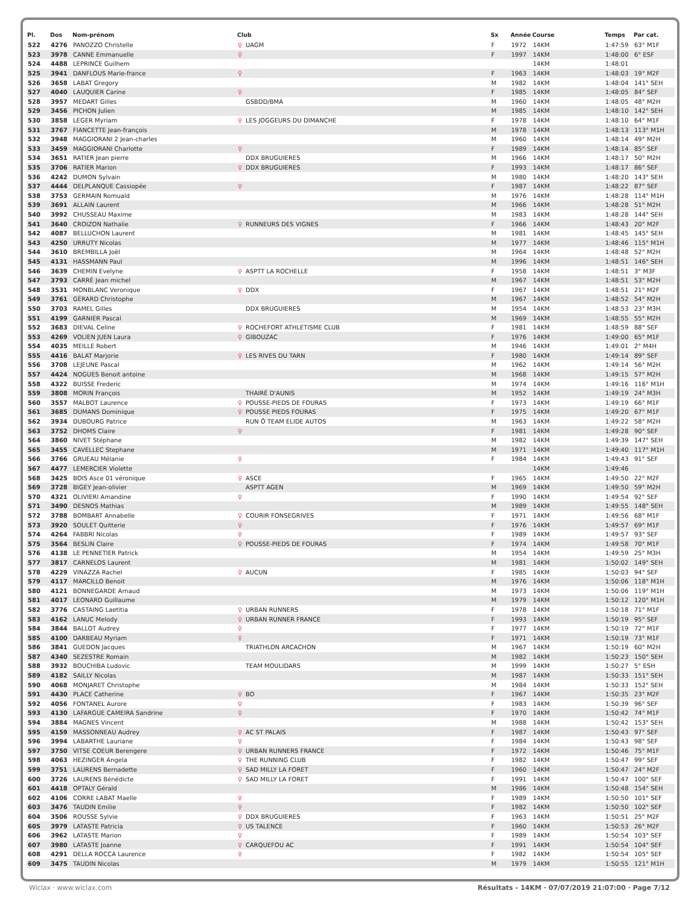| Pl. | Dos | Nom-prénom | Club | Sx | Année | Course | Temps | Par cat. |
| --- | --- | --- | --- | --- | --- | --- | --- | --- |
| 522 | 4276 | PANOZZO Christelle | ♀ UAGM | F | 1972 | 14KM | 1:47:59 | 63° M1F |
| 523 | 3978 | CANNE Emmanuelle | ♀ | F | 1997 | 14KM | 1:48:00 | 6° ESF |
| 524 | 4488 | LEPRINCE Guilhem | | | | 14KM | 1:48:01 | |
| 525 | 3941 | DANFLOUS Marie-france | ♀ | F | 1963 | 14KM | 1:48:03 | 19° M2F |
| 526 | 3658 | LABAT Gregory | | M | 1982 | 14KM | 1:48:04 | 141° SEH |
| 527 | 4040 | LAUQUIER Carine | ♀ | F | 1985 | 14KM | 1:48:05 | 84° SEF |
| 528 | 3957 | MEDART Gilles | GSBDD/BMA | M | 1960 | 14KM | 1:48:05 | 48° M2H |
| 529 | 3456 | PICHON Julien | | M | 1985 | 14KM | 1:48:10 | 142° SEH |
| 530 | 3858 | LEGER Myriam | ♀ LES JOGGEURS DU DIMANCHE | F | 1978 | 14KM | 1:48:10 | 64° M1F |
| 531 | 3767 | FIANCETTE Jean-françois | | M | 1978 | 14KM | 1:48:13 | 113° M1H |
| 532 | 3948 | MAGGIORANI 2 Jean-charles | | M | 1960 | 14KM | 1:48:14 | 49° M2H |
| 533 | 3459 | MAGGIORANI Charlotte | ♀ | F | 1989 | 14KM | 1:48:14 | 85° SEF |
| 534 | 3651 | RATIER Jean pierre | DDX BRUGUIERES | M | 1966 | 14KM | 1:48:17 | 50° M2H |
| 535 | 3706 | RATIER Marion | ♀ DDX BRUGUIERES | F | 1993 | 14KM | 1:48:17 | 86° SEF |
| 536 | 4242 | DUMON Sylvain | | M | 1980 | 14KM | 1:48:20 | 143° SEH |
| 537 | 4444 | DELPLANQUE Cassiopée | ♀ | F | 1987 | 14KM | 1:48:22 | 87° SEF |
| 538 | 3753 | GERMAIN Romuald | | M | 1976 | 14KM | 1:48:28 | 114° M1H |
| 539 | 3691 | ALLAIN Laurent | | M | 1966 | 14KM | 1:48:28 | 51° M2H |
| 540 | 3992 | CHUSSEAU Maxime | | M | 1983 | 14KM | 1:48:28 | 144° SEH |
| 541 | 3640 | CROIZON Nathalie | ♀ RUNNEURS DES VIGNES | F | 1966 | 14KM | 1:48:43 | 20° M2F |
| 542 | 4087 | BELLUCHON Laurent | | M | 1981 | 14KM | 1:48:45 | 145° SEH |
| 543 | 4250 | URRUTY Nicolas | | M | 1977 | 14KM | 1:48:46 | 115° M1H |
| 544 | 3610 | BREMBILLA Joël | | M | 1964 | 14KM | 1:48:48 | 52° M2H |
| 545 | 4131 | HASSMANN Paul | | M | 1996 | 14KM | 1:48:51 | 146° SEH |
| 546 | 3639 | CHEMIN Evelyne | ♀ ASPTT LA ROCHELLE | F | 1958 | 14KM | 1:48:51 | 3° M3F |
| 547 | 3793 | CARRÉ Jean michel | | M | 1967 | 14KM | 1:48:51 | 53° M2H |
| 548 | 3531 | MONBLANC Veronique | ♀ DDX | F | 1967 | 14KM | 1:48:51 | 21° M2F |
| 549 | 3761 | GÉRARD Christophe | | M | 1967 | 14KM | 1:48:52 | 54° M2H |
| 550 | 3703 | RAMEL Gilles | DDX BRUGUIERES | M | 1954 | 14KM | 1:48:53 | 23° M3H |
| 551 | 4199 | GARNIER Pascal | | M | 1969 | 14KM | 1:48:55 | 55° M2H |
| 552 | 3683 | DIEVAL Celine | ♀ ROCHEFORT ATHLETISME CLUB | F | 1981 | 14KM | 1:48:59 | 88° SEF |
| 553 | 4269 | VOLIEN JUEN Laura | ♀ GIBOUZAC | F | 1976 | 14KM | 1:49:00 | 65° M1F |
| 554 | 4035 | MEILLE Robert | | M | 1946 | 14KM | 1:49:01 | 2° M4H |
| 555 | 4416 | BALAT Marjorie | ♀ LES RIVES DU TARN | F | 1980 | 14KM | 1:49:14 | 89° SEF |
| 556 | 3708 | LEJEUNE Pascal | | M | 1962 | 14KM | 1:49:14 | 56° M2H |
| 557 | 4424 | NOGUES Benoit antoine | | M | 1968 | 14KM | 1:49:15 | 57° M2H |
| 558 | 4322 | BUISSE Frederic | | M | 1974 | 14KM | 1:49:16 | 116° M1H |
| 559 | 3808 | MORIN François | THAIRÉ D'AUNIS | M | 1952 | 14KM | 1:49:19 | 24° M3H |
| 560 | 3557 | MALBOT Laurence | ♀ POUSSE-PIEDS DE FOURAS | F | 1973 | 14KM | 1:49:19 | 66° M1F |
| 561 | 3685 | DUMANS Dominique | ♀ POUSSE PIEDS FOURAS | F | 1975 | 14KM | 1:49:20 | 67° M1F |
| 562 | 3934 | DUBOURG Patrice | RUN Ô TEAM ELIDE AUTOS | M | 1963 | 14KM | 1:49:22 | 58° M2H |
| 563 | 3752 | DHOMS Claire | ♀ | F | 1981 | 14KM | 1:49:28 | 90° SEF |
| 564 | 3860 | NIVET Stéphane | | M | 1982 | 14KM | 1:49:39 | 147° SEH |
| 565 | 3455 | CAVELLEC Stephane | | M | 1971 | 14KM | 1:49:40 | 117° M1H |
| 566 | 3766 | GRUEAU Mélanie | ♀ | F | 1984 | 14KM | 1:49:43 | 91° SEF |
| 567 | 4477 | LEMERCIER Violette | | | | 14KM | 1:49:46 | |
| 568 | 3425 | BOIS Asce 01 véronique | ♀ ASCE | F | 1965 | 14KM | 1:49:50 | 22° M2F |
| 569 | 3728 | BIGEY Jean-olivier | ASPTT AGEN | M | 1969 | 14KM | 1:49:50 | 59° M2H |
| 570 | 4321 | OLIVIERI Amandine | ♀ | F | 1990 | 14KM | 1:49:54 | 92° SEF |
| 571 | 3490 | DESNOS Mathias | | M | 1989 | 14KM | 1:49:55 | 148° SEH |
| 572 | 3788 | BOMBART Annabelle | ♀ COURIR FONSEGRIVES | F | 1971 | 14KM | 1:49:56 | 68° M1F |
| 573 | 3920 | SOULET Quitterie | ♀ | F | 1976 | 14KM | 1:49:57 | 69° M1F |
| 574 | 4264 | FABBRI Nicolas | ♀ | F | 1989 | 14KM | 1:49:57 | 93° SEF |
| 575 | 3564 | BESLIN Claire | ♀ POUSSE-PIEDS DE FOURAS | F | 1974 | 14KM | 1:49:58 | 70° M1F |
| 576 | 4138 | LE PENNETIER Patrick | | M | 1954 | 14KM | 1:49:59 | 25° M3H |
| 577 | 3817 | CARNELOS Laurent | | M | 1981 | 14KM | 1:50:02 | 149° SEH |
| 578 | 4229 | VINAZZA Rachel | ♀ AUCUN | F | 1985 | 14KM | 1:50:03 | 94° SEF |
| 579 | 4117 | MARCILLO Benoit | | M | 1976 | 14KM | 1:50:06 | 118° M1H |
| 580 | 4121 | BONNEGARDE Arnaud | | M | 1973 | 14KM | 1:50:06 | 119° M1H |
| 581 | 4017 | LEONARD Guillaume | | M | 1979 | 14KM | 1:50:12 | 120° M1H |
| 582 | 3776 | CASTAING Laetitia | ♀ URBAN RUNNERS | F | 1978 | 14KM | 1:50:18 | 71° M1F |
| 583 | 4162 | LANUC Melody | ♀ URBAN RUNNER FRANCE | F | 1993 | 14KM | 1:50:19 | 95° SEF |
| 584 | 3844 | BALLOT Audrey | ♀ | F | 1977 | 14KM | 1:50:19 | 72° M1F |
| 585 | 4100 | DARBEAU Myriam | ♀ | F | 1971 | 14KM | 1:50:19 | 73° M1F |
| 586 | 3841 | GUEDON Jacques | TRIATHLON ARCACHON | M | 1967 | 14KM | 1:50:19 | 60° M2H |
| 587 | 4340 | SEZESTRE Romain | | M | 1982 | 14KM | 1:50:23 | 150° SEH |
| 588 | 3932 | BOUCHIBA Ludovic | TEAM MOULIDARS | M | 1999 | 14KM | 1:50:27 | 5° ESH |
| 589 | 4182 | SAILLY Nicolas | | M | 1987 | 14KM | 1:50:33 | 151° SEH |
| 590 | 4068 | MONJARET Christophe | | M | 1984 | 14KM | 1:50:33 | 152° SEH |
| 591 | 4430 | PLACE Catherine | ♀ BO | F | 1967 | 14KM | 1:50:35 | 23° M2F |
| 592 | 4056 | FONTANEL Aurore | ♀ | F | 1983 | 14KM | 1:50:39 | 96° SEF |
| 593 | 4130 | LAFARGUE CAMEIRA Sandrine | ♀ | F | 1970 | 14KM | 1:50:42 | 74° M1F |
| 594 | 3884 | MAGNES Vincent | | M | 1988 | 14KM | 1:50:42 | 153° SEH |
| 595 | 4159 | MASSONNEAU Audrey | ♀ AC ST PALAIS | F | 1987 | 14KM | 1:50:43 | 97° SEF |
| 596 | 3994 | LABARTHE Lauriane | ♀ | F | 1984 | 14KM | 1:50:43 | 98° SEF |
| 597 | 3750 | VITSE COEUR Berengere | ♀ URBAN RUNNERS FRANCE | F | 1972 | 14KM | 1:50:46 | 75° M1F |
| 598 | 4063 | HEZINGER Angela | ♀ THE RUNNING CLUB | F | 1982 | 14KM | 1:50:47 | 99° SEF |
| 599 | 3751 | LAURENS Bernadette | ♀ SAD MILLY LA FORET | F | 1960 | 14KM | 1:50:47 | 24° M2F |
| 600 | 3726 | LAURENS Bénédicte | ♀ SAD MILLY LA FORET | F | 1991 | 14KM | 1:50:47 | 100° SEF |
| 601 | 4418 | OPTALY Gérald | | M | 1986 | 14KM | 1:50:48 | 154° SEH |
| 602 | 4106 | CORRE LABAT Maelle | ♀ | F | 1989 | 14KM | 1:50:50 | 101° SEF |
| 603 | 3476 | TAUDIN Emilie | ♀ | F | 1982 | 14KM | 1:50:50 | 102° SEF |
| 604 | 3506 | ROUSSE Sylvie | ♀ DDX BRUGUIERES | F | 1963 | 14KM | 1:50:51 | 25° M2F |
| 605 | 3979 | LATASTE Patricia | ♀ US TALENCE | F | 1960 | 14KM | 1:50:53 | 26° M2F |
| 606 | 3962 | LATASTE Marion | ♀ | F | 1989 | 14KM | 1:50:54 | 103° SEF |
| 607 | 3980 | LATASTE Joanne | ♀ CARQUEFOU AC | F | 1991 | 14KM | 1:50:54 | 104° SEF |
| 608 | 4291 | DELLA ROCCA Laurence | ♀ | F | 1982 | 14KM | 1:50:54 | 105° SEF |
| 609 | 3475 | TAUDIN Nicolas | | M | 1979 | 14KM | 1:50:55 | 121° M1H |
Wiclax · www.wiclax.com Résultats - 14KM · 07/07/2019 21:07:00 · Page 7/12